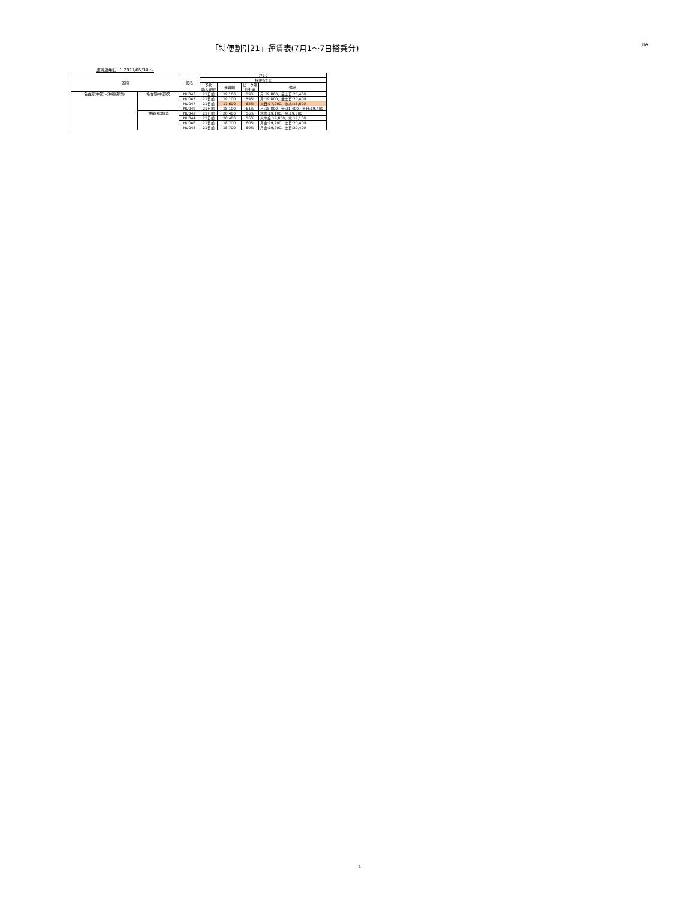「特便割引21」運賃表(7月1～7日搭乗分)
JTA
運賃適用日 ： 2021/05/14 ～
| 区間 | | 便名 | 7/1-7 | | | |
| --- | --- | --- | --- | --- | --- | --- |
| | | | 特便ﾀｲﾌﾟE | | | |
| | | | 予約 購入期限 | 運賃額 | ピーク期 割引率 | 備考 |
| 名古屋(中部)=沖縄(那覇) | 名古屋(中部)発 | NU043 | 21日前 | 19,100 | 59% | 月:19,800、金土日:20,400 |
| | | NU045 | 21日前 | 19,100 | 59% | 月:19,800、金土日:20,400 |
| | | NU047 | 21日前 | 17,600 | 62% | 火日:17,000、水木:15,600 |
| | | NU049 | 21日前 | 18,100 | 61% | 月:18,800、金:21,400、土日:19,400 |
| | 沖縄(那覇)発 | NU042 | 21日前 | 20,400 | 56% | 水木:19,100、金:19,800 |
| | | NU044 | 21日前 | 20,400 | 56% | 火木金:19,800、水:19,100 |
| | | NU046 | 21日前 | 18,700 | 60% | 月金:19,200、土日:20,400 |
| | | NU048 | 21日前 | 18,700 | 60% | 月金:19,200、土日:20,400 |
1